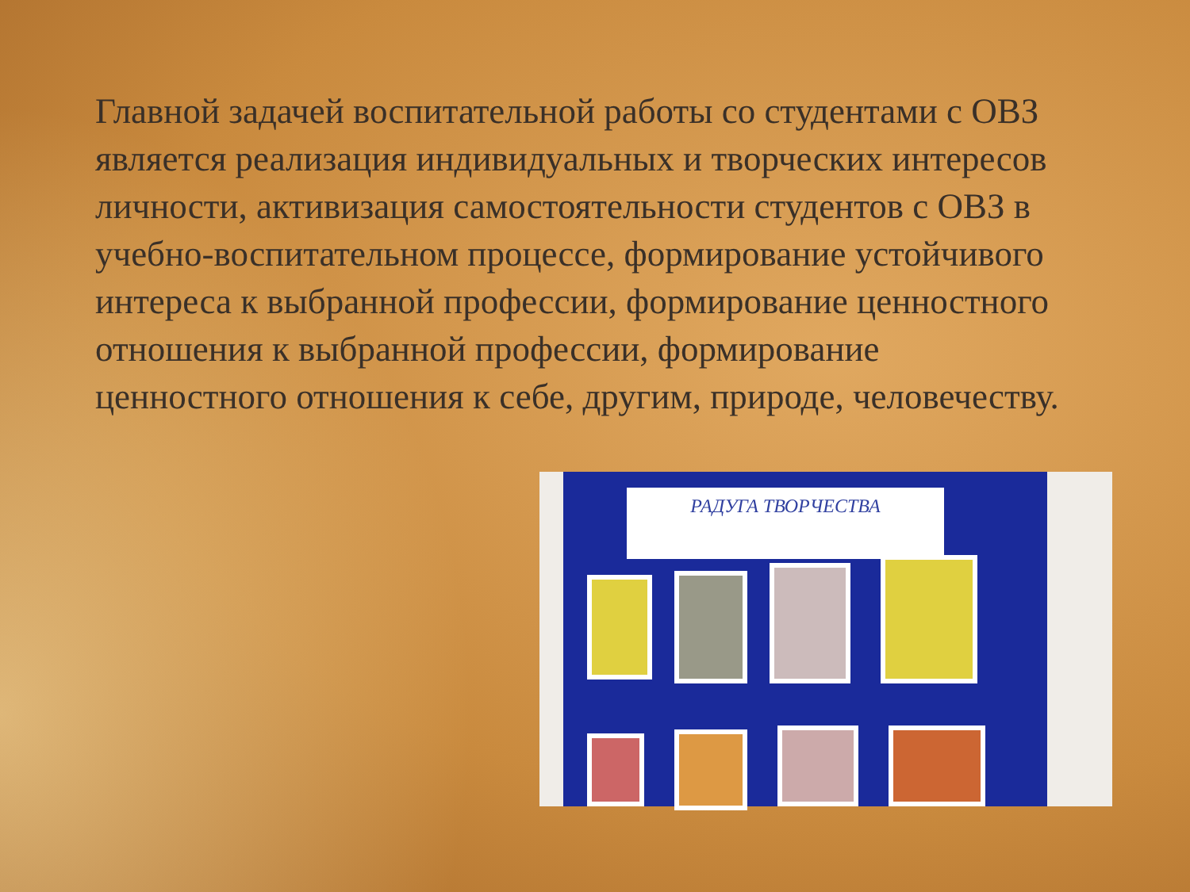Главной задачей воспитательной работы со студентами с ОВЗ является реализация индивидуальных и творческих интересов личности, активизация самостоятельности студентов с ОВЗ в учебно-воспитательном процессе, формирование устойчивого интереса к выбранной профессии, формирование ценностного отношения к выбранной профессии, формирование ценностного отношения к себе, другим, природе, человечеству.
РАДУГА ТВОРЧЕСТВА